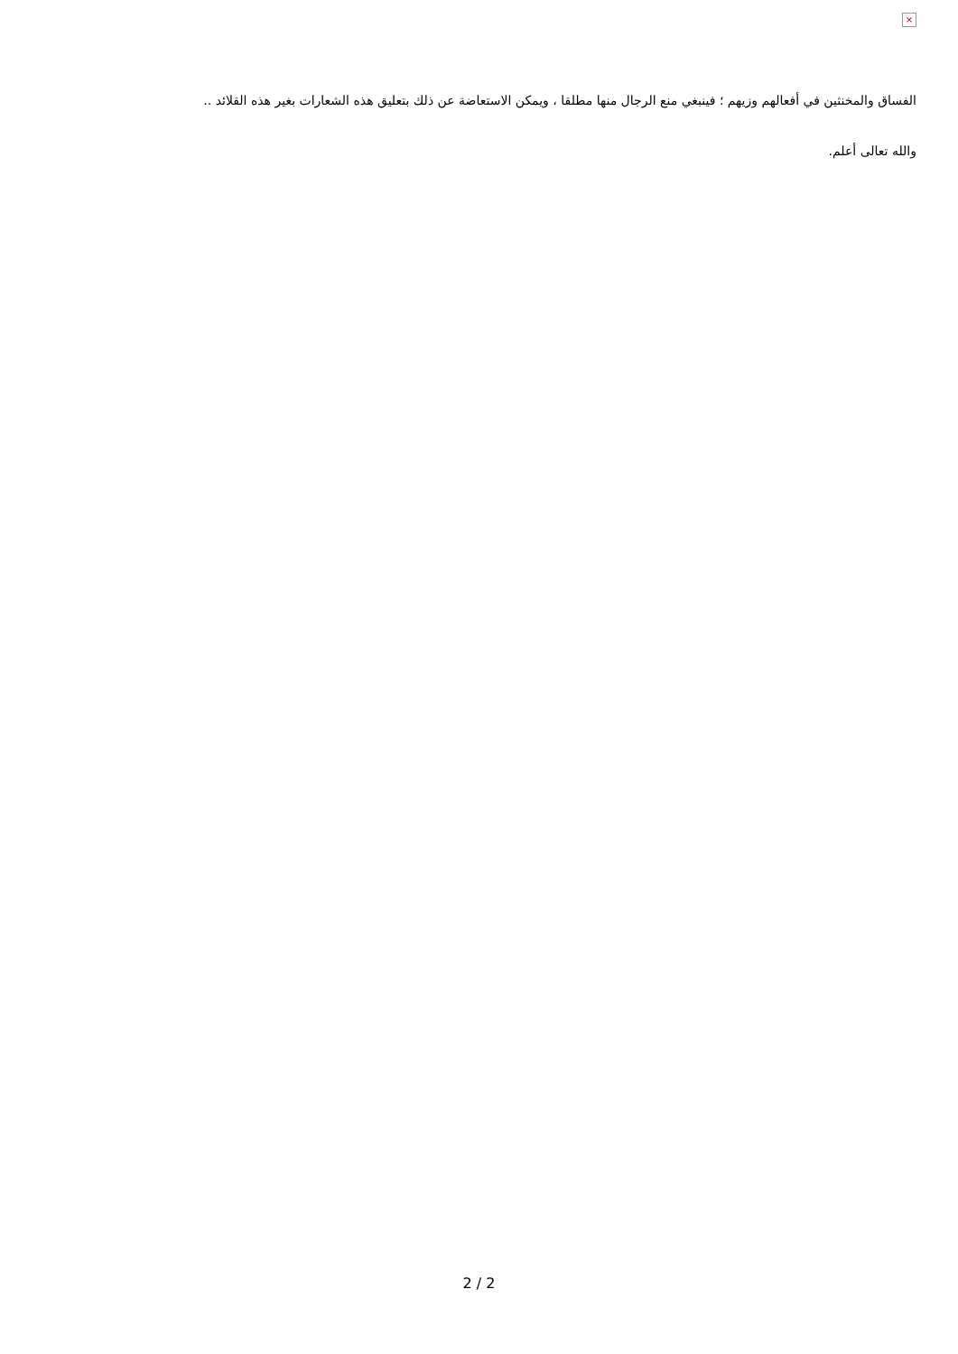×
الفساق والمخنثين في أفعالهم وزيهم ؛ فينبغي منع الرجال منها مطلقا ، ويمكن الاستعاضة عن ذلك بتعليق هذه الشعارات بغير هذه القلائد ..
والله تعالى أعلم.
2 / 2